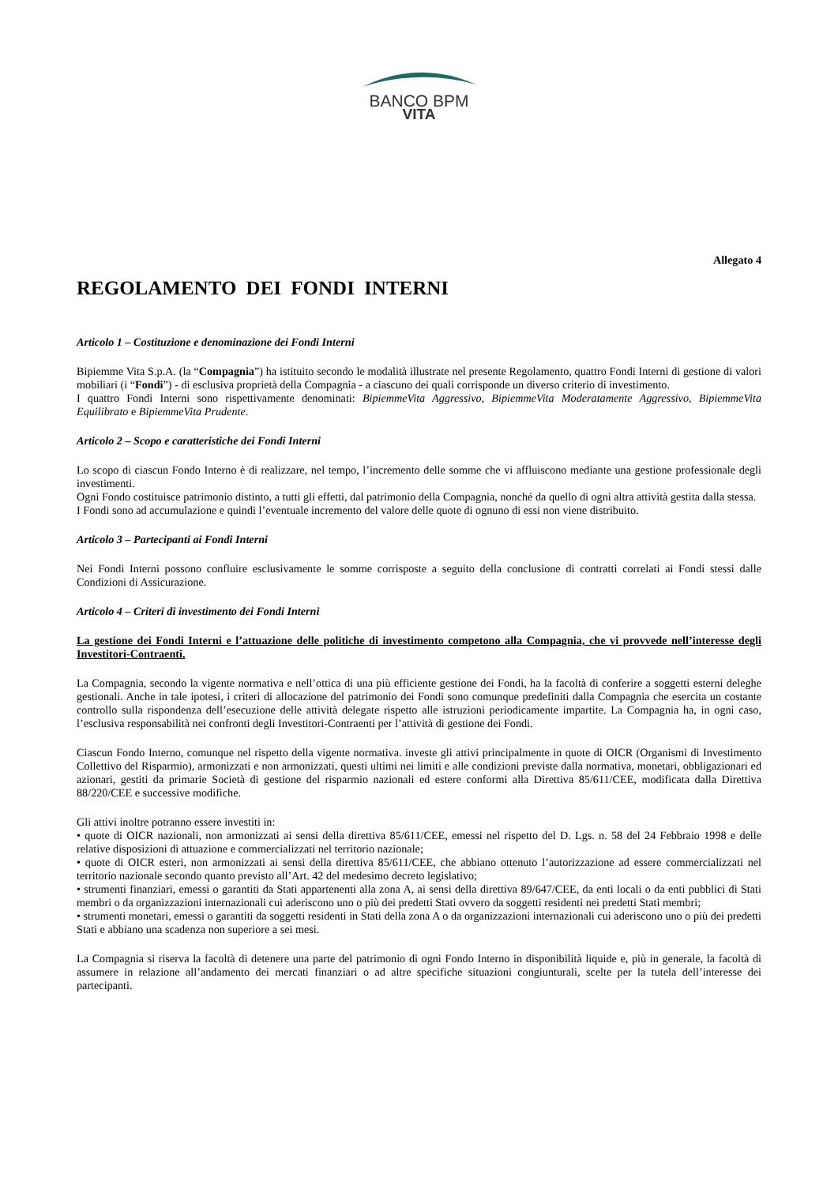BANCO BPM
VITA
Allegato 4
REGOLAMENTO DEI FONDI INTERNI
Articolo 1 – Costituzione e denominazione dei Fondi Interni
Bipiemme Vita S.p.A. (la “Compagnia”) ha istituito secondo le modalità illustrate nel presente Regolamento, quattro Fondi Interni di gestione di valori mobiliari (i “Fondi”) - di esclusiva proprietà della Compagnia - a ciascuno dei quali corrisponde un diverso criterio di investimento.
I quattro Fondi Interni sono rispettivamente denominati: BipiemmeVita Aggressivo, BipiemmeVita Moderatamente Aggressivo, BipiemmeVita Equilibrato e BipiemmeVita Prudente.
Articolo 2 – Scopo e caratteristiche dei Fondi Interni
Lo scopo di ciascun Fondo Interno è di realizzare, nel tempo, l’incremento delle somme che vi affluiscono mediante una gestione professionale degli investimenti.
Ogni Fondo costituisce patrimonio distinto, a tutti gli effetti, dal patrimonio della Compagnia, nonché da quello di ogni altra attività gestita dalla stessa.
I Fondi sono ad accumulazione e quindi l’eventuale incremento del valore delle quote di ognuno di essi non viene distribuito.
Articolo 3 – Partecipanti ai Fondi Interni
Nei Fondi Interni possono confluire esclusivamente le somme corrisposte a seguito della conclusione di contratti correlati ai Fondi stessi dalle Condizioni di Assicurazione.
Articolo 4 – Criteri di investimento dei Fondi Interni
La gestione dei Fondi Interni e l’attuazione delle politiche di investimento competono alla Compagnia, che vi provvede nell’interesse degli Investitori-Contraenti.
La Compagnia, secondo la vigente normativa e nell’ottica di una più efficiente gestione dei Fondi, ha la facoltà di conferire a soggetti esterni deleghe gestionali. Anche in tale ipotesi, i criteri di allocazione del patrimonio dei Fondi sono comunque predefiniti dalla Compagnia che esercita un costante controllo sulla rispondenza dell’esecuzione delle attività delegate rispetto alle istruzioni periodicamente impartite. La Compagnia ha, in ogni caso, l’esclusiva responsabilità nei confronti degli Investitori-Contraenti per l’attività di gestione dei Fondi.
Ciascun Fondo Interno, comunque nel rispetto della vigente normativa. investe gli attivi principalmente in quote di OICR (Organismi di Investimento Collettivo del Risparmio), armonizzati e non armonizzati, questi ultimi nei limiti e alle condizioni previste dalla normativa, monetari, obbligazionari ed azionari, gestiti da primarie Società di gestione del risparmio nazionali ed estere conformi alla Direttiva 85/611/CEE, modificata dalla Direttiva 88/220/CEE e successive modifiche.
Gli attivi inoltre potranno essere investiti in:
• quote di OICR nazionali, non armonizzati ai sensi della direttiva 85/611/CEE, emessi nel rispetto del D. Lgs. n. 58 del 24 Febbraio 1998 e delle relative disposizioni di attuazione e commercializzati nel territorio nazionale;
• quote di OICR esteri, non armonizzati ai sensi della direttiva 85/611/CEE, che abbiano ottenuto l’autorizzazione ad essere commercializzati nel territorio nazionale secondo quanto previsto all’Art. 42 del medesimo decreto legislativo;
• strumenti finanziari, emessi o garantiti da Stati appartenenti alla zona A, ai sensi della direttiva 89/647/CEE, da enti locali o da enti pubblici di Stati membri o da organizzazioni internazionali cui aderiscono uno o più dei predetti Stati ovvero da soggetti residenti nei predetti Stati membri;
• strumenti monetari, emessi o garantiti da soggetti residenti in Stati della zona A o da organizzazioni internazionali cui aderiscono uno o più dei predetti Stati e abbiano una scadenza non superiore a sei mesi.
La Compagnia si riserva la facoltà di detenere una parte del patrimonio di ogni Fondo Interno in disponibilità liquide e, più in generale, la facoltà di assumere in relazione all’andamento dei mercati finanziari o ad altre specifiche situazioni congiunturali, scelte per la tutela dell’interesse dei partecipanti.